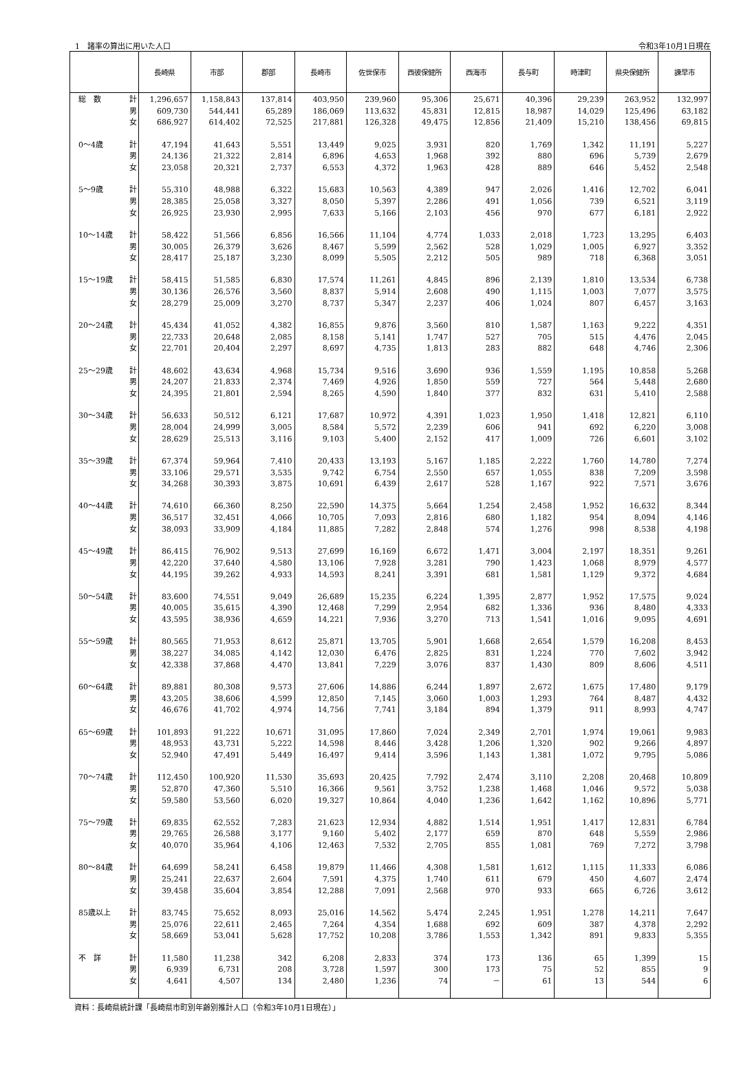1　諸率の算出に用いた人口 令和3年10月1日現在
| | | 長崎県 | 市部 | 郡部 | 長崎市 | 佐世保市 | 西彼保健所 | 西海市 | 長与町 | 時津町 | 県央保健所 | 諫早市 |
| --- | --- | --- | --- | --- | --- | --- | --- | --- | --- | --- | --- | --- |
| 総 数 | 計 | 1,296,657 | 1,158,843 | 137,814 | 403,950 | 239,960 | 95,306 | 25,671 | 40,396 | 29,239 | 263,952 | 132,997 |
| | 男 | 609,730 | 544,441 | 65,289 | 186,069 | 113,632 | 45,831 | 12,815 | 18,987 | 14,029 | 125,496 | 63,182 |
| | 女 | 686,927 | 614,402 | 72,525 | 217,881 | 126,328 | 49,475 | 12,856 | 21,409 | 15,210 | 138,456 | 69,815 |
| 0～4歳 | 計 | 47,194 | 41,643 | 5,551 | 13,449 | 9,025 | 3,931 | 820 | 1,769 | 1,342 | 11,191 | 5,227 |
| | 男 | 24,136 | 21,322 | 2,814 | 6,896 | 4,653 | 1,968 | 392 | 880 | 696 | 5,739 | 2,679 |
| | 女 | 23,058 | 20,321 | 2,737 | 6,553 | 4,372 | 1,963 | 428 | 889 | 646 | 5,452 | 2,548 |
| 5～9歳 | 計 | 55,310 | 48,988 | 6,322 | 15,683 | 10,563 | 4,389 | 947 | 2,026 | 1,416 | 12,702 | 6,041 |
| | 男 | 28,385 | 25,058 | 3,327 | 8,050 | 5,397 | 2,286 | 491 | 1,056 | 739 | 6,521 | 3,119 |
| | 女 | 26,925 | 23,930 | 2,995 | 7,633 | 5,166 | 2,103 | 456 | 970 | 677 | 6,181 | 2,922 |
| 10～14歳 | 計 | 58,422 | 51,566 | 6,856 | 16,566 | 11,104 | 4,774 | 1,033 | 2,018 | 1,723 | 13,295 | 6,403 |
| | 男 | 30,005 | 26,379 | 3,626 | 8,467 | 5,599 | 2,562 | 528 | 1,029 | 1,005 | 6,927 | 3,352 |
| | 女 | 28,417 | 25,187 | 3,230 | 8,099 | 5,505 | 2,212 | 505 | 989 | 718 | 6,368 | 3,051 |
| 15～19歳 | 計 | 58,415 | 51,585 | 6,830 | 17,574 | 11,261 | 4,845 | 896 | 2,139 | 1,810 | 13,534 | 6,738 |
| | 男 | 30,136 | 26,576 | 3,560 | 8,837 | 5,914 | 2,608 | 490 | 1,115 | 1,003 | 7,077 | 3,575 |
| | 女 | 28,279 | 25,009 | 3,270 | 8,737 | 5,347 | 2,237 | 406 | 1,024 | 807 | 6,457 | 3,163 |
| 20～24歳 | 計 | 45,434 | 41,052 | 4,382 | 16,855 | 9,876 | 3,560 | 810 | 1,587 | 1,163 | 9,222 | 4,351 |
| | 男 | 22,733 | 20,648 | 2,085 | 8,158 | 5,141 | 1,747 | 527 | 705 | 515 | 4,476 | 2,045 |
| | 女 | 22,701 | 20,404 | 2,297 | 8,697 | 4,735 | 1,813 | 283 | 882 | 648 | 4,746 | 2,306 |
| 25～29歳 | 計 | 48,602 | 43,634 | 4,968 | 15,734 | 9,516 | 3,690 | 936 | 1,559 | 1,195 | 10,858 | 5,268 |
| | 男 | 24,207 | 21,833 | 2,374 | 7,469 | 4,926 | 1,850 | 559 | 727 | 564 | 5,448 | 2,680 |
| | 女 | 24,395 | 21,801 | 2,594 | 8,265 | 4,590 | 1,840 | 377 | 832 | 631 | 5,410 | 2,588 |
| 30～34歳 | 計 | 56,633 | 50,512 | 6,121 | 17,687 | 10,972 | 4,391 | 1,023 | 1,950 | 1,418 | 12,821 | 6,110 |
| | 男 | 28,004 | 24,999 | 3,005 | 8,584 | 5,572 | 2,239 | 606 | 941 | 692 | 6,220 | 3,008 |
| | 女 | 28,629 | 25,513 | 3,116 | 9,103 | 5,400 | 2,152 | 417 | 1,009 | 726 | 6,601 | 3,102 |
| 35～39歳 | 計 | 67,374 | 59,964 | 7,410 | 20,433 | 13,193 | 5,167 | 1,185 | 2,222 | 1,760 | 14,780 | 7,274 |
| | 男 | 33,106 | 29,571 | 3,535 | 9,742 | 6,754 | 2,550 | 657 | 1,055 | 838 | 7,209 | 3,598 |
| | 女 | 34,268 | 30,393 | 3,875 | 10,691 | 6,439 | 2,617 | 528 | 1,167 | 922 | 7,571 | 3,676 |
| 40～44歳 | 計 | 74,610 | 66,360 | 8,250 | 22,590 | 14,375 | 5,664 | 1,254 | 2,458 | 1,952 | 16,632 | 8,344 |
| | 男 | 36,517 | 32,451 | 4,066 | 10,705 | 7,093 | 2,816 | 680 | 1,182 | 954 | 8,094 | 4,146 |
| | 女 | 38,093 | 33,909 | 4,184 | 11,885 | 7,282 | 2,848 | 574 | 1,276 | 998 | 8,538 | 4,198 |
| 45～49歳 | 計 | 86,415 | 76,902 | 9,513 | 27,699 | 16,169 | 6,672 | 1,471 | 3,004 | 2,197 | 18,351 | 9,261 |
| | 男 | 42,220 | 37,640 | 4,580 | 13,106 | 7,928 | 3,281 | 790 | 1,423 | 1,068 | 8,979 | 4,577 |
| | 女 | 44,195 | 39,262 | 4,933 | 14,593 | 8,241 | 3,391 | 681 | 1,581 | 1,129 | 9,372 | 4,684 |
| 50～54歳 | 計 | 83,600 | 74,551 | 9,049 | 26,689 | 15,235 | 6,224 | 1,395 | 2,877 | 1,952 | 17,575 | 9,024 |
| | 男 | 40,005 | 35,615 | 4,390 | 12,468 | 7,299 | 2,954 | 682 | 1,336 | 936 | 8,480 | 4,333 |
| | 女 | 43,595 | 38,936 | 4,659 | 14,221 | 7,936 | 3,270 | 713 | 1,541 | 1,016 | 9,095 | 4,691 |
| 55～59歳 | 計 | 80,565 | 71,953 | 8,612 | 25,871 | 13,705 | 5,901 | 1,668 | 2,654 | 1,579 | 16,208 | 8,453 |
| | 男 | 38,227 | 34,085 | 4,142 | 12,030 | 6,476 | 2,825 | 831 | 1,224 | 770 | 7,602 | 3,942 |
| | 女 | 42,338 | 37,868 | 4,470 | 13,841 | 7,229 | 3,076 | 837 | 1,430 | 809 | 8,606 | 4,511 |
| 60～64歳 | 計 | 89,881 | 80,308 | 9,573 | 27,606 | 14,886 | 6,244 | 1,897 | 2,672 | 1,675 | 17,480 | 9,179 |
| | 男 | 43,205 | 38,606 | 4,599 | 12,850 | 7,145 | 3,060 | 1,003 | 1,293 | 764 | 8,487 | 4,432 |
| | 女 | 46,676 | 41,702 | 4,974 | 14,756 | 7,741 | 3,184 | 894 | 1,379 | 911 | 8,993 | 4,747 |
| 65～69歳 | 計 | 101,893 | 91,222 | 10,671 | 31,095 | 17,860 | 7,024 | 2,349 | 2,701 | 1,974 | 19,061 | 9,983 |
| | 男 | 48,953 | 43,731 | 5,222 | 14,598 | 8,446 | 3,428 | 1,206 | 1,320 | 902 | 9,266 | 4,897 |
| | 女 | 52,940 | 47,491 | 5,449 | 16,497 | 9,414 | 3,596 | 1,143 | 1,381 | 1,072 | 9,795 | 5,086 |
| 70～74歳 | 計 | 112,450 | 100,920 | 11,530 | 35,693 | 20,425 | 7,792 | 2,474 | 3,110 | 2,208 | 20,468 | 10,809 |
| | 男 | 52,870 | 47,360 | 5,510 | 16,366 | 9,561 | 3,752 | 1,238 | 1,468 | 1,046 | 9,572 | 5,038 |
| | 女 | 59,580 | 53,560 | 6,020 | 19,327 | 10,864 | 4,040 | 1,236 | 1,642 | 1,162 | 10,896 | 5,771 |
| 75～79歳 | 計 | 69,835 | 62,552 | 7,283 | 21,623 | 12,934 | 4,882 | 1,514 | 1,951 | 1,417 | 12,831 | 6,784 |
| | 男 | 29,765 | 26,588 | 3,177 | 9,160 | 5,402 | 2,177 | 659 | 870 | 648 | 5,559 | 2,986 |
| | 女 | 40,070 | 35,964 | 4,106 | 12,463 | 7,532 | 2,705 | 855 | 1,081 | 769 | 7,272 | 3,798 |
| 80～84歳 | 計 | 64,699 | 58,241 | 6,458 | 19,879 | 11,466 | 4,308 | 1,581 | 1,612 | 1,115 | 11,333 | 6,086 |
| | 男 | 25,241 | 22,637 | 2,604 | 7,591 | 4,375 | 1,740 | 611 | 679 | 450 | 4,607 | 2,474 |
| | 女 | 39,458 | 35,604 | 3,854 | 12,288 | 7,091 | 2,568 | 970 | 933 | 665 | 6,726 | 3,612 |
| 85歳以上 | 計 | 83,745 | 75,652 | 8,093 | 25,016 | 14,562 | 5,474 | 2,245 | 1,951 | 1,278 | 14,211 | 7,647 |
| | 男 | 25,076 | 22,611 | 2,465 | 7,264 | 4,354 | 1,688 | 692 | 609 | 387 | 4,378 | 2,292 |
| | 女 | 58,669 | 53,041 | 5,628 | 17,752 | 10,208 | 3,786 | 1,553 | 1,342 | 891 | 9,833 | 5,355 |
| 不 詳 | 計 | 11,580 | 11,238 | 342 | 6,208 | 2,833 | 374 | 173 | 136 | 65 | 1,399 | 15 |
| | 男 | 6,939 | 6,731 | 208 | 3,728 | 1,597 | 300 | 173 | 75 | 52 | 855 | 9 |
| | 女 | 4,641 | 4,507 | 134 | 2,480 | 1,236 | 74 | － | 61 | 13 | 544 | 6 |
資料：長崎県統計課「長崎県市町別年齢別推計人口（令和3年10月1日現在）」